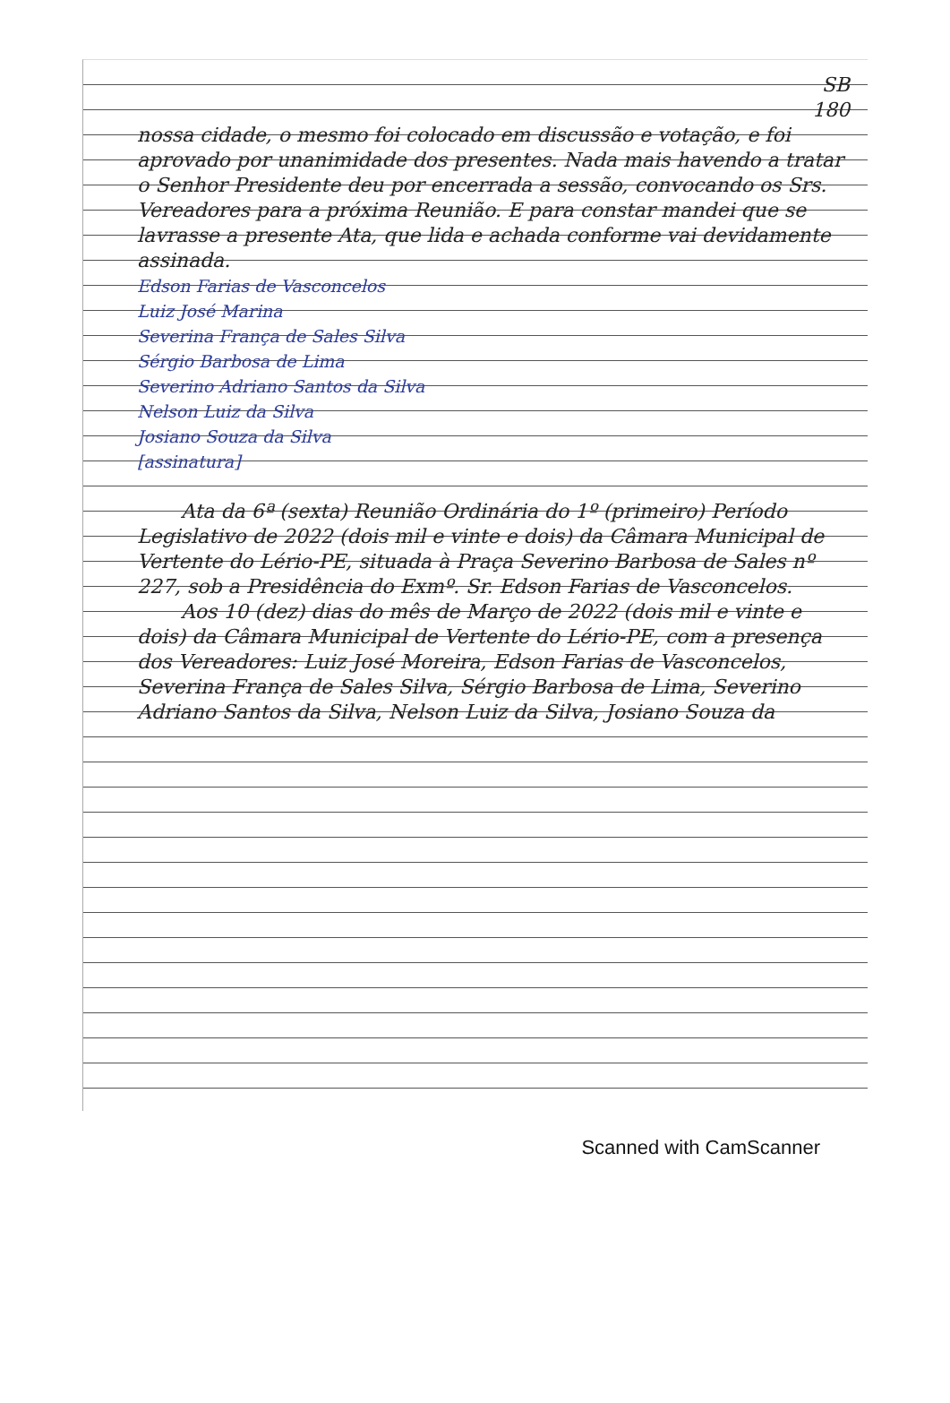SB
180
nossa cidade, o mesmo foi colocado em discussão e votação, e foi aprovado por unanimidade dos presentes. Nada mais havendo a tratar o Senhor Presidente deu por encerrada a sessão, convocando os Srs. Vereadores para a próxima Reunião. E para constar mandei que se lavrasse a presente Ata, que lida e achada conforme vai devidamente assinada.
Edson Farias de Vasconcelos
Luiz José Marina
Severina França de Sales Silva
Sérgio Barbosa de Lima
Severino Adriano Santos da Silva
Nelson Luiz da Silva
Josiano Souza da Silva
[assinatura]
Ata da 6ª (sexta) Reunião Ordinária do 1º (primeiro) Período Legislativo de 2022 (dois mil e vinte e dois) da Câmara Municipal de Vertente do Lério-PE, situada à Praça Severino Barbosa de Sales nº 227, sob a Presidência do Exmº. Sr. Edson Farias de Vasconcelos.
Aos 10 (dez) dias do mês de Março de 2022 (dois mil e vinte e dois) da Câmara Municipal de Vertente do Lério-PE, com a presença dos Vereadores: Luiz José Moreira, Edson Farias de Vasconcelos, Severina França de Sales Silva, Sérgio Barbosa de Lima, Severino Adriano Santos da Silva, Nelson Luiz da Silva, Josiano Souza da
Scanned with CamScanner